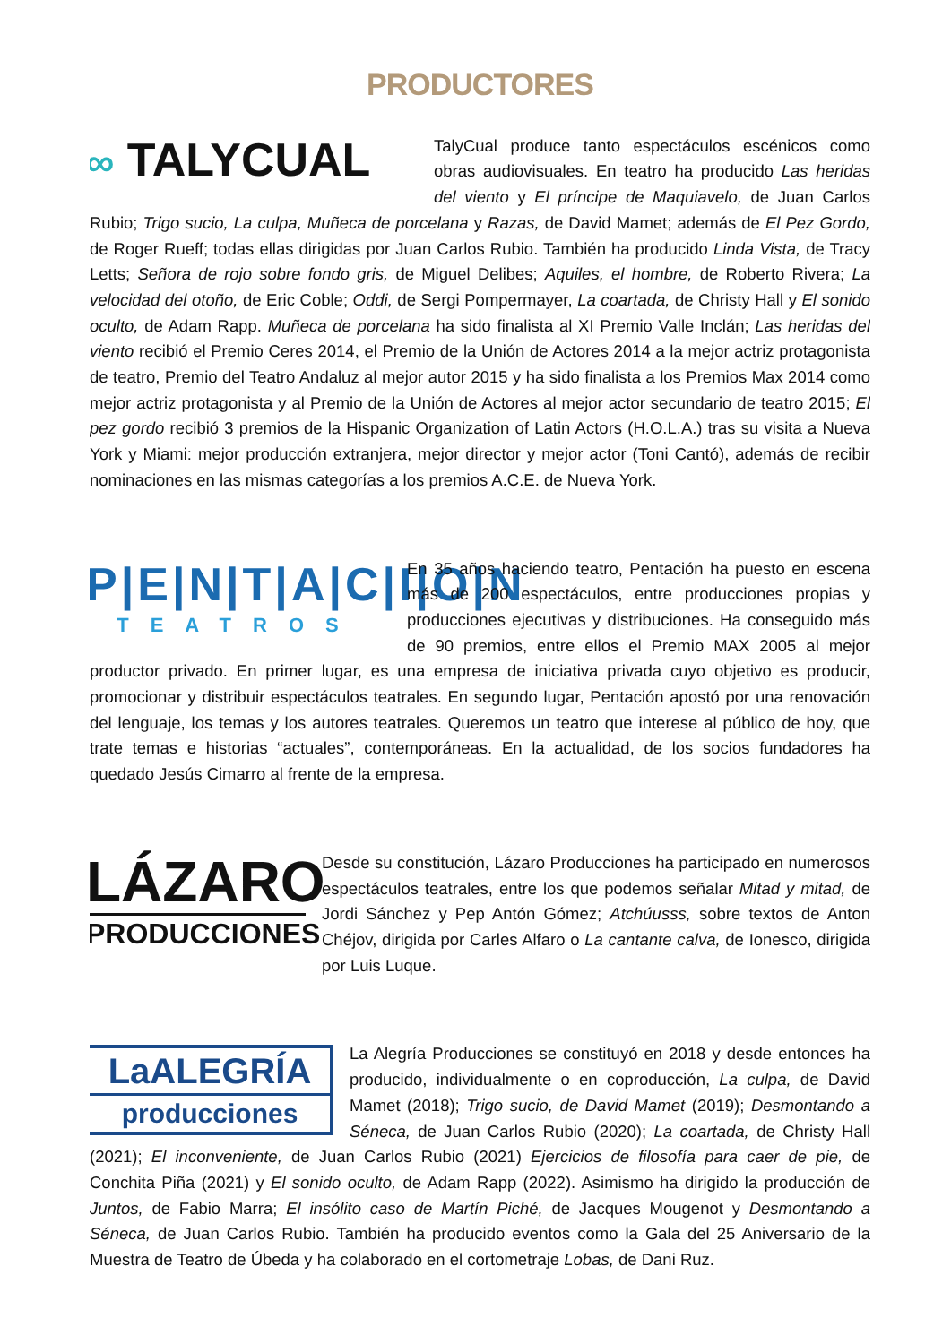PRODUCTORES
∞ TALYCUAL
TalyCual produce tanto espectáculos escénicos como obras audiovisuales. En teatro ha producido Las heridas del viento y El príncipe de Maquiavelo, de Juan Carlos Rubio; Trigo sucio, La culpa, Muñeca de porcelana y Razas, de David Mamet; además de El Pez Gordo, de Roger Rueff; todas ellas dirigidas por Juan Carlos Rubio. También ha producido Linda Vista, de Tracy Letts; Señora de rojo sobre fondo gris, de Miguel Delibes; Aquiles, el hombre, de Roberto Rivera; La velocidad del otoño, de Eric Coble; Oddi, de Sergi Pompermayer, La coartada, de Christy Hall y El sonido oculto, de Adam Rapp. Muñeca de porcelana ha sido finalista al XI Premio Valle Inclán; Las heridas del viento recibió el Premio Ceres 2014, el Premio de la Unión de Actores 2014 a la mejor actriz protagonista de teatro, Premio del Teatro Andaluz al mejor autor 2015 y ha sido finalista a los Premios Max 2014 como mejor actriz protagonista y al Premio de la Unión de Actores al mejor actor secundario de teatro 2015; El pez gordo recibió 3 premios de la Hispanic Organization of Latin Actors (H.O.L.A.) tras su visita a Nueva York y Miami: mejor producción extranjera, mejor director y mejor actor (Toni Cantó), además de recibir nominaciones en las mismas categorías a los premios A.C.E. de Nueva York.
P|E|N|T|A|C|I|O|N
TEATROS
En 35 años haciendo teatro, Pentación ha puesto en escena más de 200 espectáculos, entre producciones propias y producciones ejecutivas y distribuciones. Ha conseguido más de 90 premios, entre ellos el Premio MAX 2005 al mejor productor privado. En primer lugar, es una empresa de iniciativa privada cuyo objetivo es producir, promocionar y distribuir espectáculos teatrales. En segundo lugar, Pentación apostó por una renovación del lenguaje, los temas y los autores teatrales. Queremos un teatro que interese al público de hoy, que trate temas e historias “actuales”, contemporáneas. En la actualidad, de los socios fundadores ha quedado Jesús Cimarro al frente de la empresa.
LÁZARO
PRODUCCIONES
Desde su constitución, Lázaro Producciones ha participado en numerosos espectáculos teatrales, entre los que podemos señalar Mitad y mitad, de Jordi Sánchez y Pep Antón Gómez; Atchúusss, sobre textos de Anton Chéjov, dirigida por Carles Alfaro o La cantante calva, de Ionesco, dirigida por Luis Luque.
LaALEGRÍA
producciones
La Alegría Producciones se constituyó en 2018 y desde entonces ha producido, individualmente o en coproducción, La culpa, de David Mamet (2018); Trigo sucio, de David Mamet (2019); Desmontando a Séneca, de Juan Carlos Rubio (2020); La coartada, de Christy Hall (2021); El inconveniente, de Juan Carlos Rubio (2021) Ejercicios de filosofía para caer de pie, de Conchita Piña (2021) y El sonido oculto, de Adam Rapp (2022). Asimismo ha dirigido la producción de Juntos, de Fabio Marra; El insólito caso de Martín Piché, de Jacques Mougenot y Desmontando a Séneca, de Juan Carlos Rubio. También ha producido eventos como la Gala del 25 Aniversario de la Muestra de Teatro de Úbeda y ha colaborado en el cortometraje Lobas, de Dani Ruz.